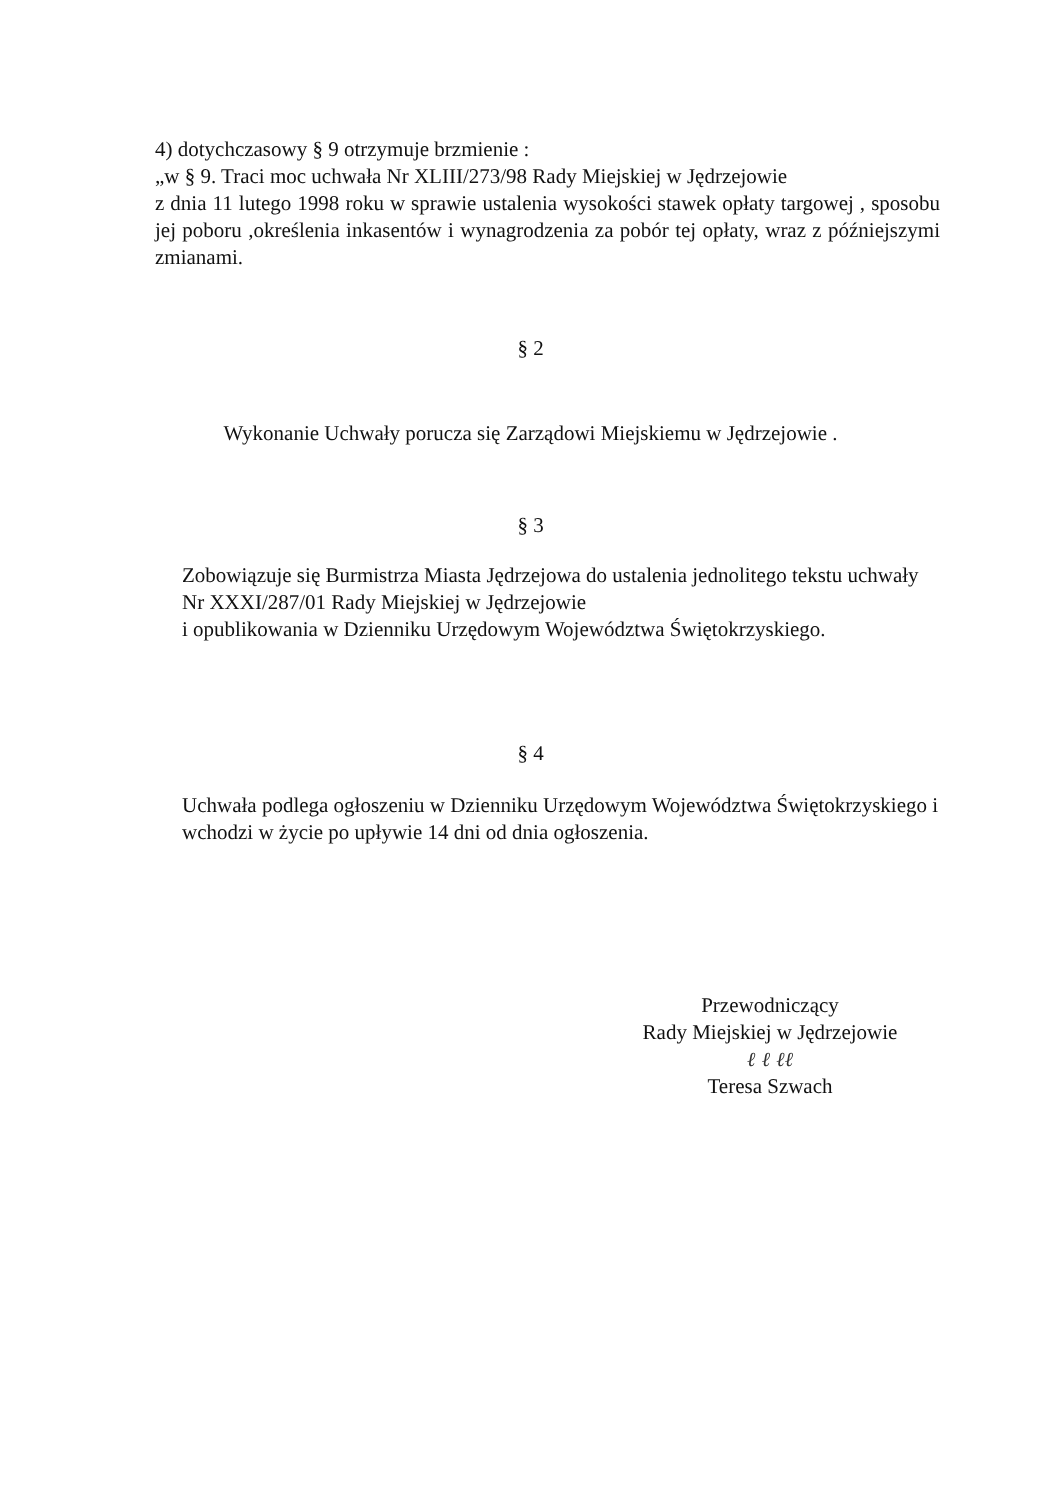4) dotychczasowy § 9 otrzymuje brzmienie :
„w § 9. Traci moc uchwała Nr XLIII/273/98 Rady Miejskiej w Jędrzejowie
z dnia 11 lutego 1998 roku w sprawie ustalenia wysokości stawek opłaty targowej , sposobu jej poboru ,określenia inkasentów i wynagrodzenia za pobór tej opłaty, wraz z późniejszymi zmianami.
§ 2
Wykonanie Uchwały porucza się Zarządowi Miejskiemu w Jędrzejowie .
§ 3
Zobowiązuje się Burmistrza Miasta Jędrzejowa do ustalenia jednolitego tekstu uchwały Nr XXXI/287/01 Rady Miejskiej w Jędrzejowie
i opublikowania w Dzienniku Urzędowym Województwa Świętokrzyskiego.
§ 4
Uchwała podlega ogłoszeniu w Dzienniku Urzędowym Województwa Świętokrzyskiego i wchodzi w życie po upływie 14 dni od dnia ogłoszenia.
Przewodniczący
Rady Miejskiej w Jędrzejowie
ℓ ℓ ℓℓ
Teresa Szwach